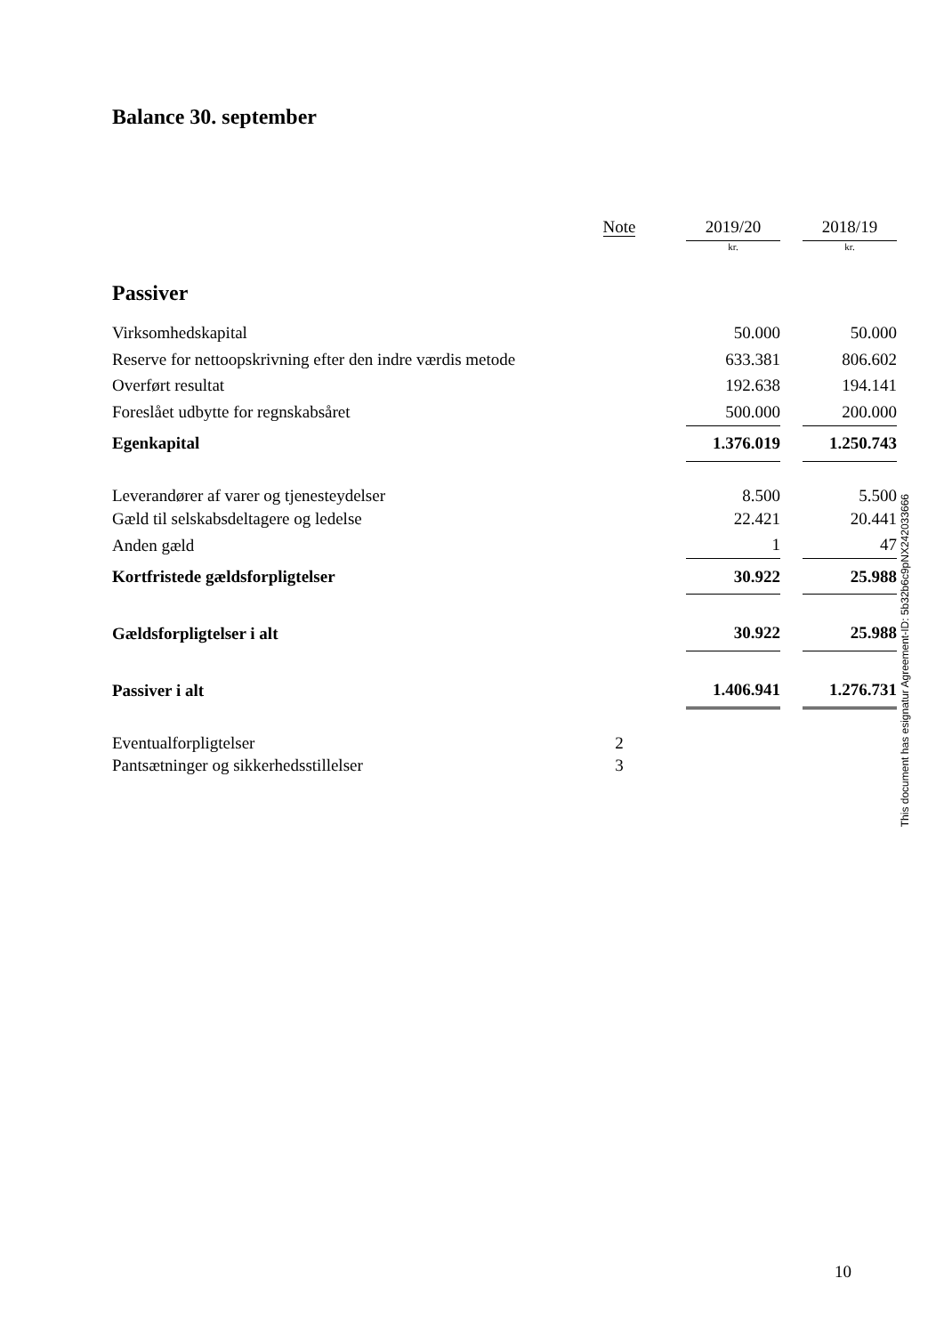Balance 30. september
| | Note | | 2019/20 | | 2018/19 |
| --- | --- | --- | --- | --- | --- |
| | | | kr. | | kr. |
| Passiver | | | | | |
| Virksomhedskapital | | | 50.000 | | 50.000 |
| Reserve for nettoopskrivning efter den indre værdis metode | | | 633.381 | | 806.602 |
| Overført resultat | | | 192.638 | | 194.141 |
| Foreslået udbytte for regnskabsåret | | | 500.000 | | 200.000 |
| Egenkapital | | | 1.376.019 | | 1.250.743 |
| Leverandører af varer og tjenesteydelser | | | 8.500 | | 5.500 |
| Gæld til selskabsdeltagere og ledelse | | | 22.421 | | 20.441 |
| Anden gæld | | | 1 | | 47 |
| Kortfristede gældsforpligtelser | | | 30.922 | | 25.988 |
| Gældsforpligtelser i alt | | | 30.922 | | 25.988 |
| Passiver i alt | | | 1.406.941 | | 1.276.731 |
| Eventualforpligtelser | 2 | | | | |
| Pantsætninger og sikkerhedsstillelser | 3 | | | | |
This document has esignatur Agreement-ID: 5b32b6c9pNX242033666
10